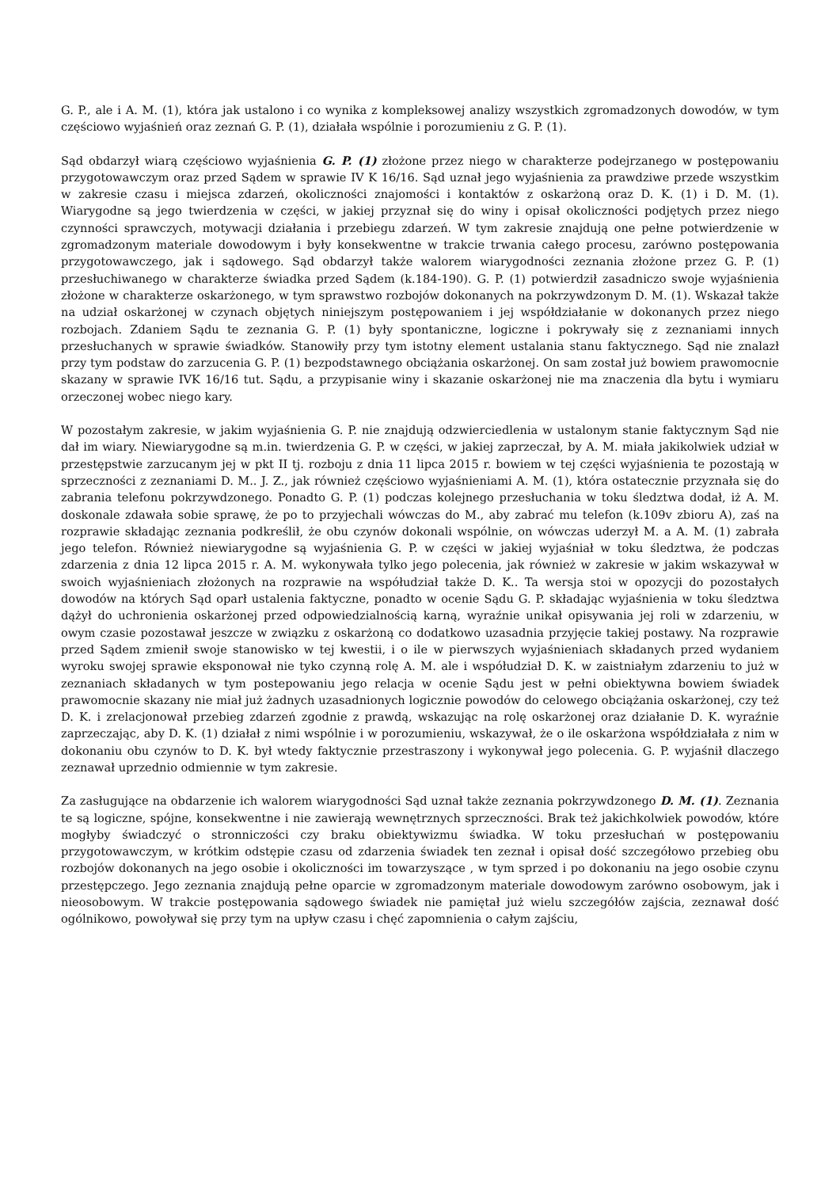G. P., ale i A. M. (1), która jak ustalono i co wynika z kompleksowej analizy wszystkich zgromadzonych dowodów, w tym częściowo wyjaśnień oraz zeznań G. P. (1), działała wspólnie i porozumieniu z G. P. (1).
Sąd obdarzył wiarą częściowo wyjaśnienia G. P. (1) złożone przez niego w charakterze podejrzanego w postępowaniu przygotowawczym oraz przed Sądem w sprawie IV K 16/16. Sąd uznał jego wyjaśnienia za prawdziwe przede wszystkim w zakresie czasu i miejsca zdarzeń, okoliczności znajomości i kontaktów z oskarżoną oraz D. K. (1) i D. M. (1). Wiarygodne są jego twierdzenia w części, w jakiej przyznał się do winy i opisał okoliczności podjętych przez niego czynności sprawczych, motywacji działania i przebiegu zdarzeń. W tym zakresie znajdują one pełne potwierdzenie w zgromadzonym materiale dowodowym i były konsekwentne w trakcie trwania całego procesu, zarówno postępowania przygotowawczego, jak i sądowego. Sąd obdarzył także walorem wiarygodności zeznania złożone przez G. P. (1) przesłuchiwanego w charakterze świadka przed Sądem (k.184-190). G. P. (1) potwierdził zasadniczo swoje wyjaśnienia złożone w charakterze oskarżonego, w tym sprawstwo rozbojów dokonanych na pokrzywdzonym D. M. (1). Wskazał także na udział oskarżonej w czynach objętych niniejszym postępowaniem i jej współdziałanie w dokonanych przez niego rozbojach. Zdaniem Sądu te zeznania G. P. (1) były spontaniczne, logiczne i pokrywały się z zeznaniami innych przesłuchanych w sprawie świadków. Stanowiły przy tym istotny element ustalania stanu faktycznego. Sąd nie znalazł przy tym podstaw do zarzucenia G. P. (1) bezpodstawnego obciążania oskarżonej. On sam został już bowiem prawomocnie skazany w sprawie IVK 16/16 tut. Sądu, a przypisanie winy i skazanie oskarżonej nie ma znaczenia dla bytu i wymiaru orzeczonej wobec niego kary.
W pozostałym zakresie, w jakim wyjaśnienia G. P. nie znajdują odzwierciedlenia w ustalonym stanie faktycznym Sąd nie dał im wiary. Niewiarygodne są m.in. twierdzenia G. P. w części, w jakiej zaprzeczał, by A. M. miała jakikolwiek udział w przestępstwie zarzucanym jej w pkt II tj. rozboju z dnia 11 lipca 2015 r. bowiem w tej części wyjaśnienia te pozostają w sprzeczności z zeznaniami D. M.. J. Z., jak również częściowo wyjaśnieniami A. M. (1), która ostatecznie przyznała się do zabrania telefonu pokrzywdzonego. Ponadto G. P. (1) podczas kolejnego przesłuchania w toku śledztwa dodał, iż A. M. doskonale zdawała sobie sprawę, że po to przyjechali wówczas do M., aby zabrać mu telefon (k.109v zbioru A), zaś na rozprawie składając zeznania podkreślił, że obu czynów dokonali wspólnie, on wówczas uderzył M. a A. M. (1) zabrała jego telefon. Również niewiarygodne są wyjaśnienia G. P. w części w jakiej wyjaśniał w toku śledztwa, że podczas zdarzenia z dnia 12 lipca 2015 r. A. M. wykonywała tylko jego polecenia, jak również w zakresie w jakim wskazywał w swoich wyjaśnieniach złożonych na rozprawie na współudział także D. K.. Ta wersja stoi w opozycji do pozostałych dowodów na których Sąd oparł ustalenia faktyczne, ponadto w ocenie Sądu G. P. składając wyjaśnienia w toku śledztwa dążył do uchronienia oskarżonej przed odpowiedzialnością karną, wyraźnie unikał opisywania jej roli w zdarzeniu, w owym czasie pozostawał jeszcze w związku z oskarżoną co dodatkowo uzasadnia przyjęcie takiej postawy. Na rozprawie przed Sądem zmienił swoje stanowisko w tej kwestii, i o ile w pierwszych wyjaśnieniach składanych przed wydaniem wyroku swojej sprawie eksponował nie tyko czynną rolę A. M. ale i współudział D. K. w zaistniałym zdarzeniu to już w zeznaniach składanych w tym postepowaniu jego relacja w ocenie Sądu jest w pełni obiektywna bowiem świadek prawomocnie skazany nie miał już żadnych uzasadnionych logicznie powodów do celowego obciążania oskarżonej, czy też D. K. i zrelacjonował przebieg zdarzeń zgodnie z prawdą, wskazując na rolę oskarżonej oraz działanie D. K. wyraźnie zaprzeczając, aby D. K. (1) działał z nimi wspólnie i w porozumieniu, wskazywał, że o ile oskarżona współdziałała z nim w dokonaniu obu czynów to D. K. był wtedy faktycznie przestraszony i wykonywał jego polecenia. G. P. wyjaśnił dlaczego zeznawał uprzednio odmiennie w tym zakresie.
Za zasługujące na obdarzenie ich walorem wiarygodności Sąd uznał także zeznania pokrzywdzonego D. M. (1). Zeznania te są logiczne, spójne, konsekwentne i nie zawierają wewnętrznych sprzeczności. Brak też jakichkolwiek powodów, które mogłyby świadczyć o stronniczości czy braku obiektywizmu świadka. W toku przesłuchań w postępowaniu przygotowawczym, w krótkim odstępie czasu od zdarzenia świadek ten zeznał i opisał dość szczegółowo przebieg obu rozbojów dokonanych na jego osobie i okoliczności im towarzyszące , w tym sprzed i po dokonaniu na jego osobie czynu przestępczego. Jego zeznania znajdują pełne oparcie w zgromadzonym materiale dowodowym zarówno osobowym, jak i nieosobowym. W trakcie postępowania sądowego świadek nie pamiętał już wielu szczegółów zajścia, zeznawał dość ogólnikowo, powoływał się przy tym na upływ czasu i chęć zapomnienia o całym zajściu,